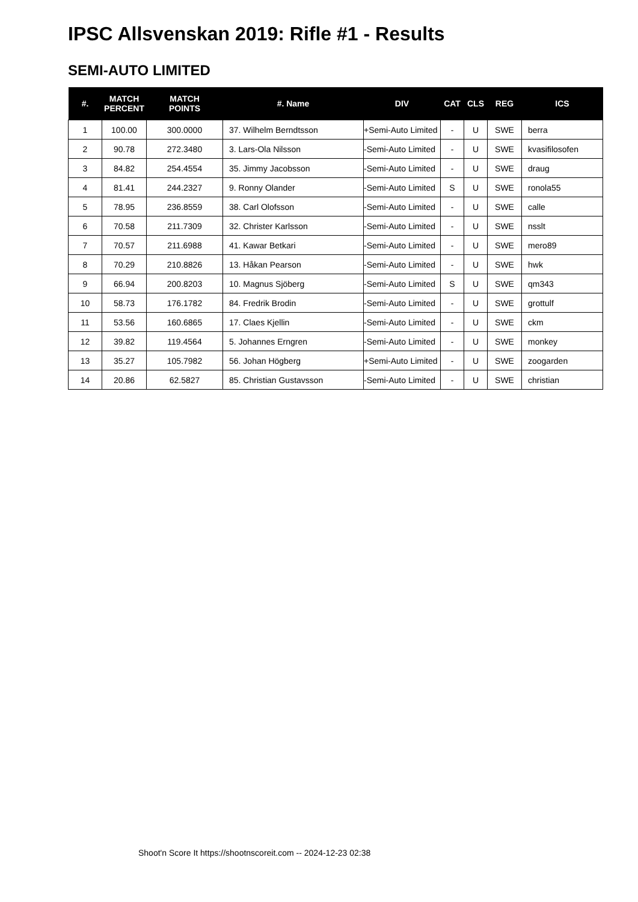IPSC Allsvenskan 2019: Rifle #1 - Results
SEMI-AUTO LIMITED
| #. | MATCH PERCENT | MATCH POINTS | #. Name | DIV | CAT | CLS | REG | ICS |
| --- | --- | --- | --- | --- | --- | --- | --- | --- |
| 1 | 100.00 | 300.0000 | 37. Wilhelm Berndtsson | +Semi-Auto Limited | - | U | SWE | berra |
| 2 | 90.78 | 272.3480 | 3. Lars-Ola Nilsson | -Semi-Auto Limited | - | U | SWE | kvasifilosofen |
| 3 | 84.82 | 254.4554 | 35. Jimmy Jacobsson | -Semi-Auto Limited | - | U | SWE | draug |
| 4 | 81.41 | 244.2327 | 9. Ronny Olander | -Semi-Auto Limited | S | U | SWE | ronola55 |
| 5 | 78.95 | 236.8559 | 38. Carl Olofsson | -Semi-Auto Limited | - | U | SWE | calle |
| 6 | 70.58 | 211.7309 | 32. Christer Karlsson | -Semi-Auto Limited | - | U | SWE | nsslt |
| 7 | 70.57 | 211.6988 | 41. Kawar Betkari | -Semi-Auto Limited | - | U | SWE | mero89 |
| 8 | 70.29 | 210.8826 | 13. Håkan Pearson | -Semi-Auto Limited | - | U | SWE | hwk |
| 9 | 66.94 | 200.8203 | 10. Magnus Sjöberg | -Semi-Auto Limited | S | U | SWE | qm343 |
| 10 | 58.73 | 176.1782 | 84. Fredrik Brodin | -Semi-Auto Limited | - | U | SWE | grottulf |
| 11 | 53.56 | 160.6865 | 17. Claes Kjellin | -Semi-Auto Limited | - | U | SWE | ckm |
| 12 | 39.82 | 119.4564 | 5. Johannes Erngren | -Semi-Auto Limited | - | U | SWE | monkey |
| 13 | 35.27 | 105.7982 | 56. Johan Högberg | +Semi-Auto Limited | - | U | SWE | zoogarden |
| 14 | 20.86 | 62.5827 | 85. Christian Gustavsson | -Semi-Auto Limited | - | U | SWE | christian |
Shoot'n Score It https://shootnscoreit.com -- 2024-12-23 02:38